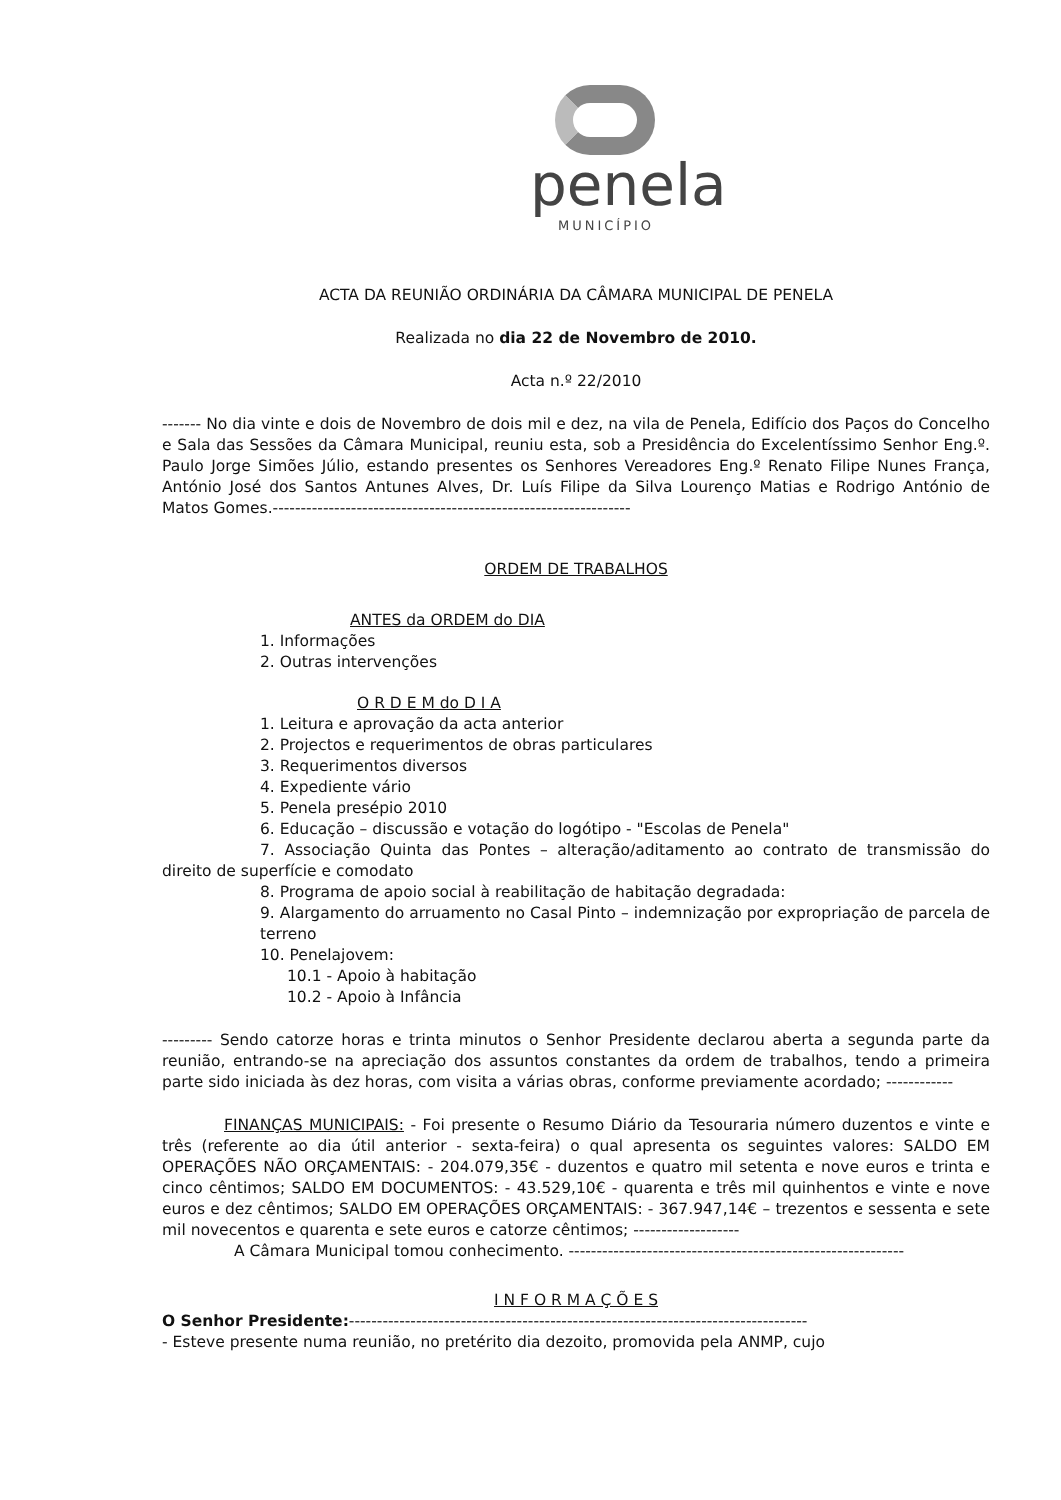penela
MUNICÍPIO
ACTA DA REUNIÃO ORDINÁRIA DA CÂMARA MUNICIPAL DE PENELA
Realizada no dia 22 de Novembro de 2010.
Acta n.º 22/2010
------- No dia vinte e dois de Novembro de dois mil e dez, na vila de Penela, Edifício dos Paços do Concelho e Sala das Sessões da Câmara Municipal, reuniu esta, sob a Presidência do Excelentíssimo Senhor Eng.º. Paulo Jorge Simões Júlio, estando presentes os Senhores Vereadores Eng.º Renato Filipe Nunes França, António José dos Santos Antunes Alves, Dr. Luís Filipe da Silva Lourenço Matias e Rodrigo António de Matos Gomes.----------------------------------------------------------------
ORDEM DE TRABALHOS
ANTES da ORDEM do DIA
1. Informações
2. Outras intervenções
O R D E M do D I A
1. Leitura e aprovação da acta anterior
2. Projectos e requerimentos de obras particulares
3. Requerimentos diversos
4. Expediente vário
5. Penela presépio 2010
6. Educação – discussão e votação do logótipo - "Escolas de Penela"
7. Associação Quinta das Pontes – alteração/aditamento ao contrato de transmissão do direito de superfície e comodato
8. Programa de apoio social à reabilitação de habitação degradada:
9. Alargamento do arruamento no Casal Pinto – indemnização por expropriação de parcela de terreno
10. Penelajovem:
10.1 - Apoio à habitação
10.2 - Apoio à Infância
--------- Sendo catorze horas e trinta minutos o Senhor Presidente declarou aberta a segunda parte da reunião, entrando-se na apreciação dos assuntos constantes da ordem de trabalhos, tendo a primeira parte sido iniciada às dez horas, com visita a várias obras, conforme previamente acordado; ------------
FINANÇAS MUNICIPAIS: - Foi presente o Resumo Diário da Tesouraria número duzentos e vinte e três (referente ao dia útil anterior - sexta-feira) o qual apresenta os seguintes valores: SALDO EM OPERAÇÕES NÃO ORÇAMENTAIS: - 204.079,35€ - duzentos e quatro mil setenta e nove euros e trinta e cinco cêntimos; SALDO EM DOCUMENTOS: - 43.529,10€ - quarenta e três mil quinhentos e vinte e nove euros e dez cêntimos; SALDO EM OPERAÇÕES ORÇAMENTAIS: - 367.947,14€ – trezentos e sessenta e sete mil novecentos e quarenta e sete euros e catorze cêntimos; -------------------
A Câmara Municipal tomou conhecimento. ------------------------------------------------------------
I N F O R M A Ç Õ E S
O Senhor Presidente:----------------------------------------------------------------------------------
- Esteve presente numa reunião, no pretérito dia dezoito, promovida pela ANMP, cujo